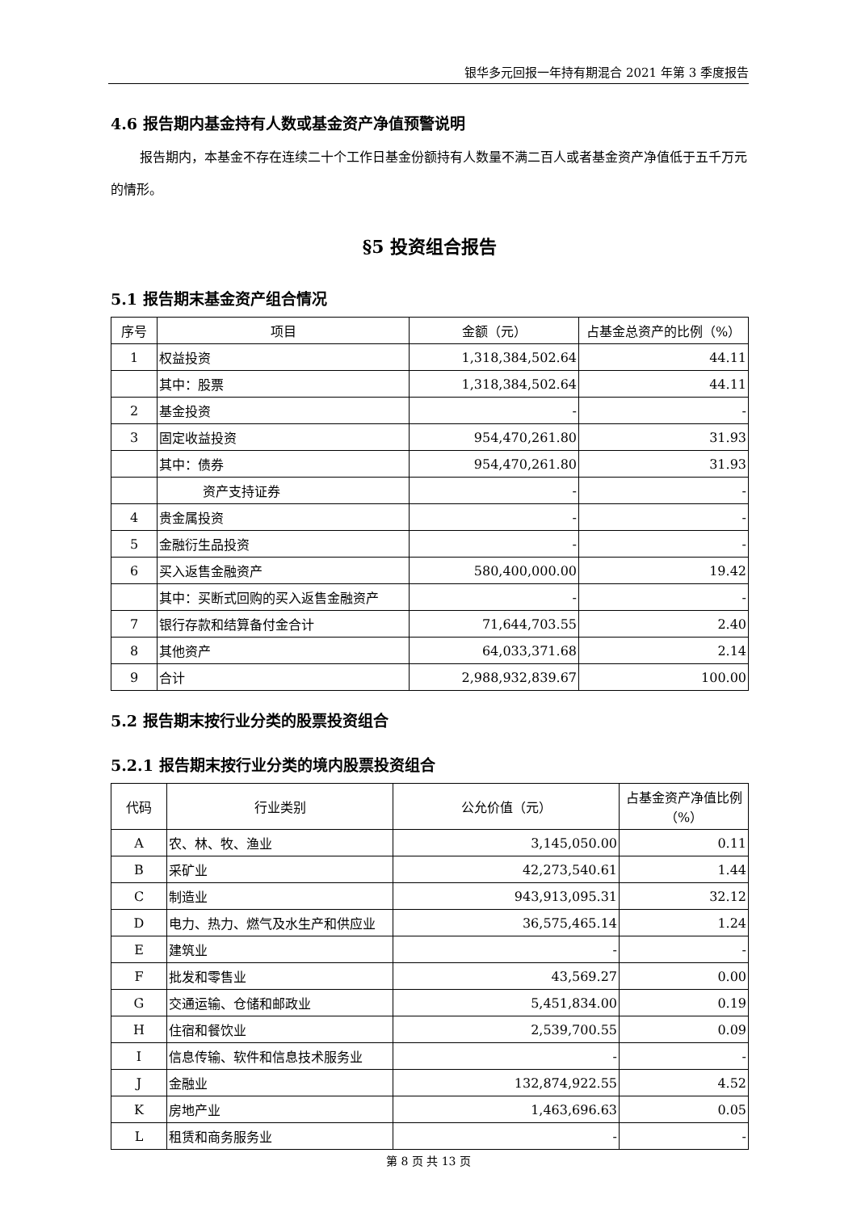银华多元回报一年持有期混合 2021 年第 3 季度报告
4.6 报告期内基金持有人数或基金资产净值预警说明
报告期内，本基金不存在连续二十个工作日基金份额持有人数量不满二百人或者基金资产净值低于五千万元的情形。
§5 投资组合报告
5.1 报告期末基金资产组合情况
| 序号 | 项目 | 金额（元） | 占基金总资产的比例（%） |
| --- | --- | --- | --- |
| 1 | 权益投资 | 1,318,384,502.64 | 44.11 |
| | 其中：股票 | 1,318,384,502.64 | 44.11 |
| 2 | 基金投资 | - | - |
| 3 | 固定收益投资 | 954,470,261.80 | 31.93 |
| | 其中：债券 | 954,470,261.80 | 31.93 |
| | 资产支持证券 | - | - |
| 4 | 贵金属投资 | - | - |
| 5 | 金融衍生品投资 | - | - |
| 6 | 买入返售金融资产 | 580,400,000.00 | 19.42 |
| | 其中：买断式回购的买入返售金融资产 | - | - |
| 7 | 银行存款和结算备付金合计 | 71,644,703.55 | 2.40 |
| 8 | 其他资产 | 64,033,371.68 | 2.14 |
| 9 | 合计 | 2,988,932,839.67 | 100.00 |
5.2 报告期末按行业分类的股票投资组合
5.2.1 报告期末按行业分类的境内股票投资组合
| 代码 | 行业类别 | 公允价值（元） | 占基金资产净值比例（%） |
| --- | --- | --- | --- |
| A | 农、林、牧、渔业 | 3,145,050.00 | 0.11 |
| B | 采矿业 | 42,273,540.61 | 1.44 |
| C | 制造业 | 943,913,095.31 | 32.12 |
| D | 电力、热力、燃气及水生产和供应业 | 36,575,465.14 | 1.24 |
| E | 建筑业 | - | - |
| F | 批发和零售业 | 43,569.27 | 0.00 |
| G | 交通运输、仓储和邮政业 | 5,451,834.00 | 0.19 |
| H | 住宿和餐饮业 | 2,539,700.55 | 0.09 |
| I | 信息传输、软件和信息技术服务业 | - | - |
| J | 金融业 | 132,874,922.55 | 4.52 |
| K | 房地产业 | 1,463,696.63 | 0.05 |
| L | 租赁和商务服务业 | - | - |
第 8 页 共 13 页